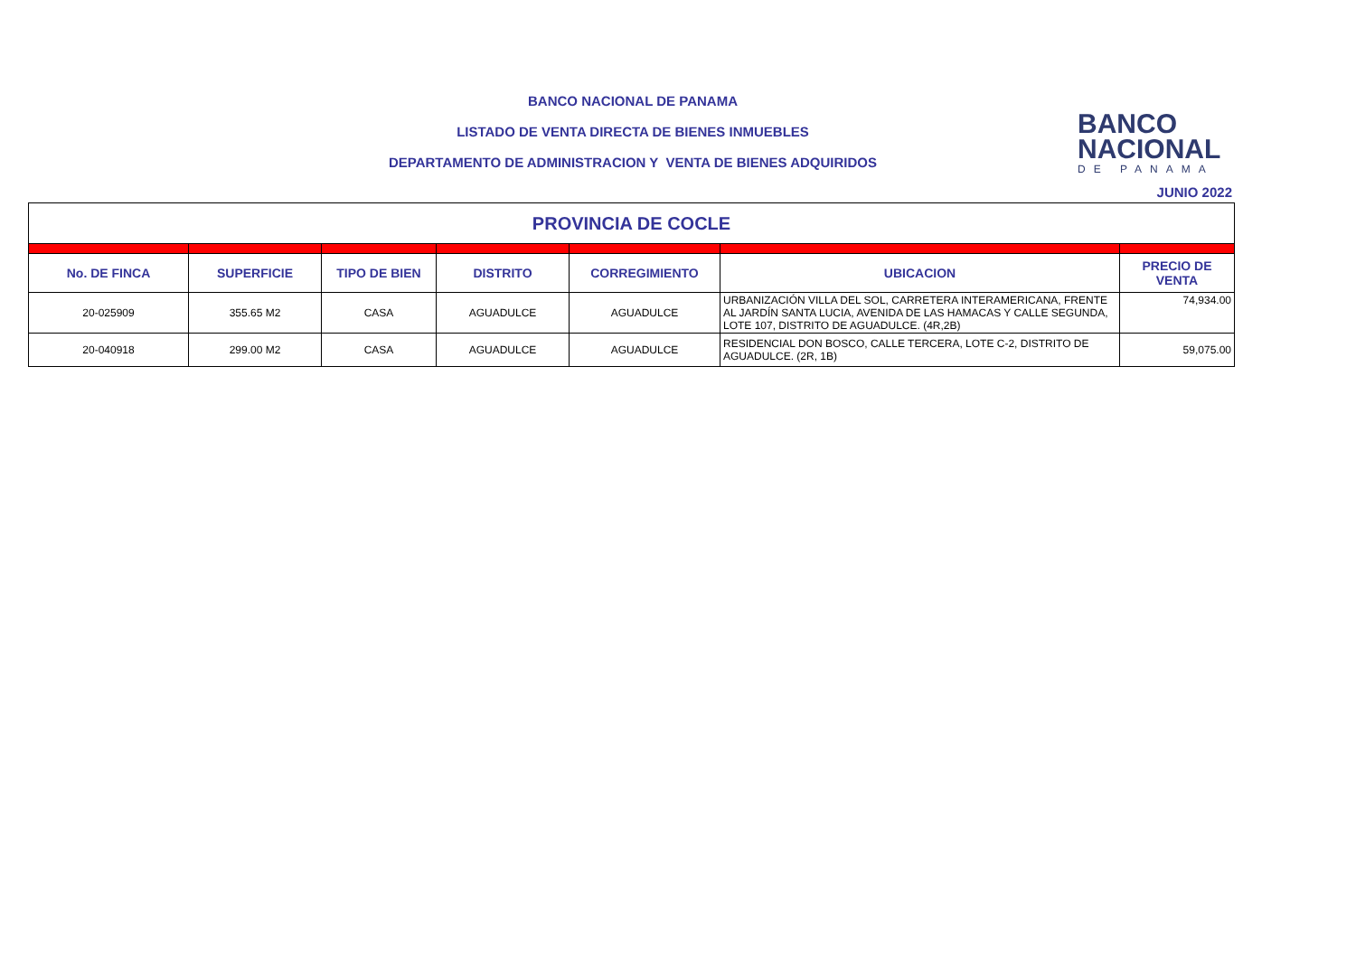BANCO NACIONAL DE PANAMA
LISTADO DE VENTA DIRECTA DE BIENES INMUEBLES
DEPARTAMENTO DE ADMINISTRACION Y VENTA DE BIENES ADQUIRIDOS
BANCO
NACIONAL
DE PANAMA
JUNIO 2022
| PROVINCIA DE COCLE | | | | | | |
| No. DE FINCA | SUPERFICIE | TIPO DE BIEN | DISTRITO | CORREGIMIENTO | UBICACION | PRECIO DE VENTA |
| 20-025909 | 355.65 M2 | CASA | AGUADULCE | AGUADULCE | URBANIZACIÓN VILLA DEL SOL, CARRETERA INTERAMERICANA, FRENTE AL JARDÍN SANTA LUCIA, AVENIDA DE LAS HAMACAS Y CALLE SEGUNDA, LOTE 107, DISTRITO DE AGUADULCE. (4R,2B) | 74,934.00 |
| 20-040918 | 299.00 M2 | CASA | AGUADULCE | AGUADULCE | RESIDENCIAL DON BOSCO, CALLE TERCERA, LOTE C-2, DISTRITO DE AGUADULCE. (2R, 1B) | 59,075.00 |